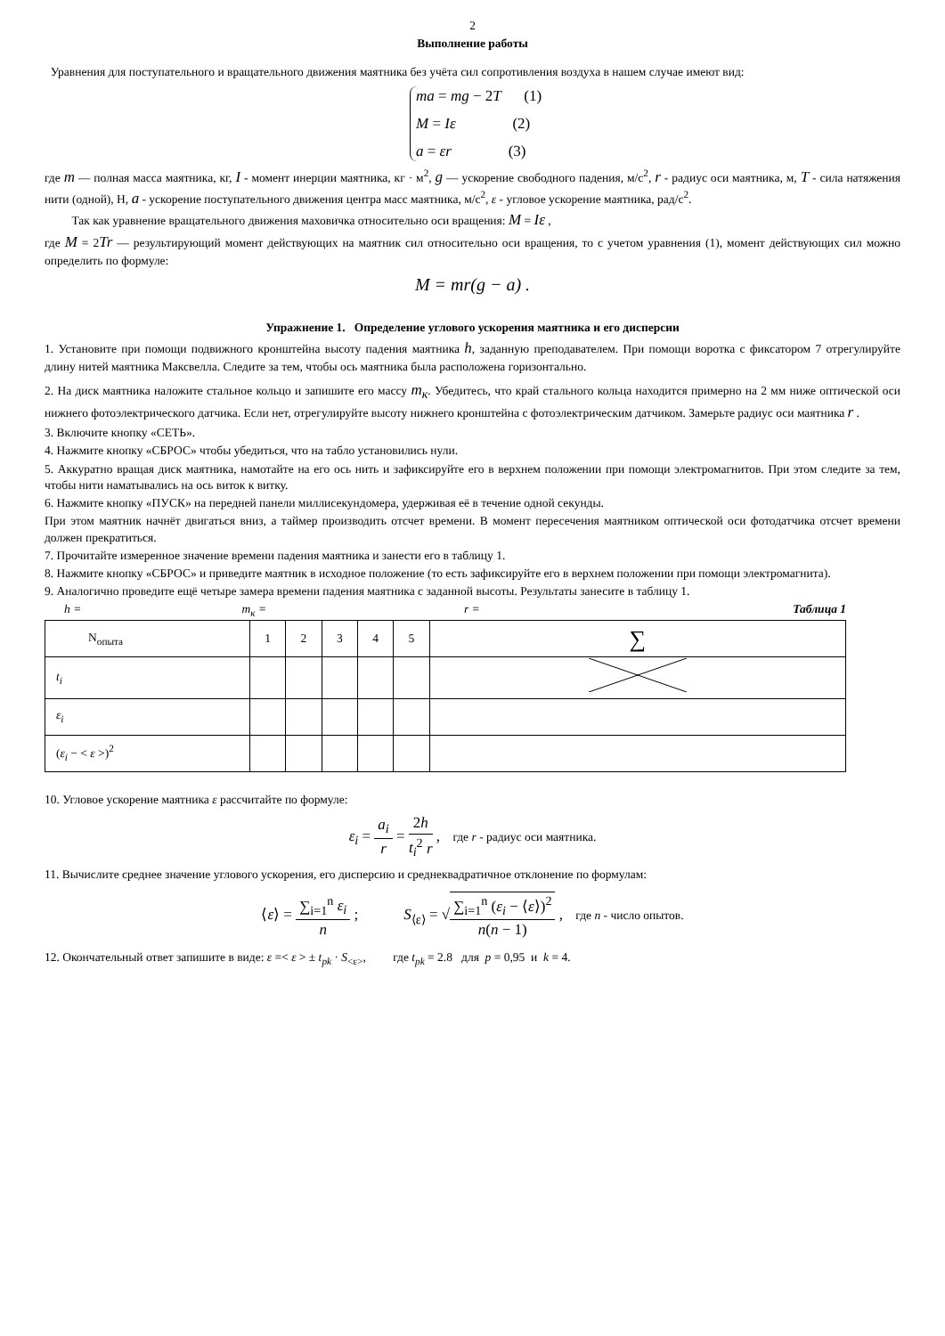2
Выполнение работы
Уравнения для поступательного и вращательного движения маятника без учёта сил сопротивления воздуха в нашем случае имеют вид:
ma = mg − 2T (1)
M = Iε (2)
a = εr (3)
где m — полная масса маятника, кг, I - момент инерции маятника, кг · м<sup>2</sup>, g — ускорение свободного падения, м/с<sup>2</sup>, r - радиус оси маятника, м, T - сила натяжения нити (одной), Н, a - ускорение поступательного движения центра масс маятника, м/с<sup>2</sup>, ε - угловое ускорение маятника, рад/с<sup>2</sup>.
Так как уравнение вращательного движения маховичка относительно оси вращения: M = Iε ,
где M = 2Tr — результирующий момент действующих на маятник сил относительно оси вращения, то с учетом уравнения (1), момент действующих сил можно определить по формуле:
M = mr(g − a) .
Упражнение 1. Определение углового ускорения маятника и его дисперсии
1. Установите при помощи подвижного кронштейна высоту падения маятника h, заданную преподавателем. При помощи воротка с фиксатором 7 отрегулируйте длину нитей маятника Максвелла. Следите за тем, чтобы ось маятника была расположена горизонтально.
2. На диск маятника наложите стальное кольцо и запишите его массу m<sub>к</sub>. Убедитесь, что край стального кольца находится примерно на 2 мм ниже оптической оси нижнего фотоэлектрического датчика. Если нет, отрегулируйте высоту нижнего кронштейна с фотоэлектрическим датчиком. Замерьте радиус оси маятника r .
3. Включите кнопку «СЕТЬ».
4. Нажмите кнопку «СБРОС» чтобы убедиться, что на табло установились нули.
5. Аккуратно вращая диск маятника, намотайте на его ось нить и зафиксируйте его в верхнем положении при помощи электромагнитов. При этом следите за тем, чтобы нити наматывались на ось виток к витку.
6. Нажмите кнопку «ПУСК» на передней панели миллисекундомера, удерживая её в течение одной секунды.
При этом маятник начнёт двигаться вниз, а таймер производить отсчет времени. В момент пересечения маятником оптической оси фотодатчика отсчет времени должен прекратиться.
7. Прочитайте измеренное значение времени падения маятника и занести его в таблицу 1.
8. Нажмите кнопку «СБРОС» и приведите маятник в исходное положение (то есть зафиксируйте его в верхнем положении при помощи электромагнита).
9. Аналогично проведите ещё четыре замера времени падения маятника с заданной высоты. Результаты занесите в таблицу 1.
h = m<sub>к</sub> = r = Таблица 1
| N<sub>опыта</sub> | 1 | 2 | 3 | 4 | 5 | ∑ |
| t<sub>i</sub> | | | | | | |
| ε<sub>i</sub> | | | | | | |
| ( ε<sub>i</sub> − < ε >)<sup>2</sup> | | | | | | |
10. Угловое ускорение маятника ε рассчитайте по формуле:
ε<sub>i</sub> = a<sub>i</sub> r = 2h t<sub>i</sub><sup>2</sup> r , где r - радиус оси маятника.
11. Вычислите среднее значение углового ускорения, его дисперсию и среднеквадратичное отклонение по формулам:
⟨ε⟩ = ∑<sub>i=1</sub><sup>n</sup> ε<sub>i</sub> n ; S<sub>⟨ε⟩</sub> = √∑<sub>i=1</sub><sup>n</sup> (ε<sub>i</sub> − ⟨ε⟩)<sup>2</sup> n(n − 1) , где n - число опытов.
12. Окончательный ответ запишите в виде: ε =< ε > ± t<sub>pk</sub> · S<sub><ε></sub>, где t<sub>pk</sub> = 2.8 для p = 0,95 и k = 4.